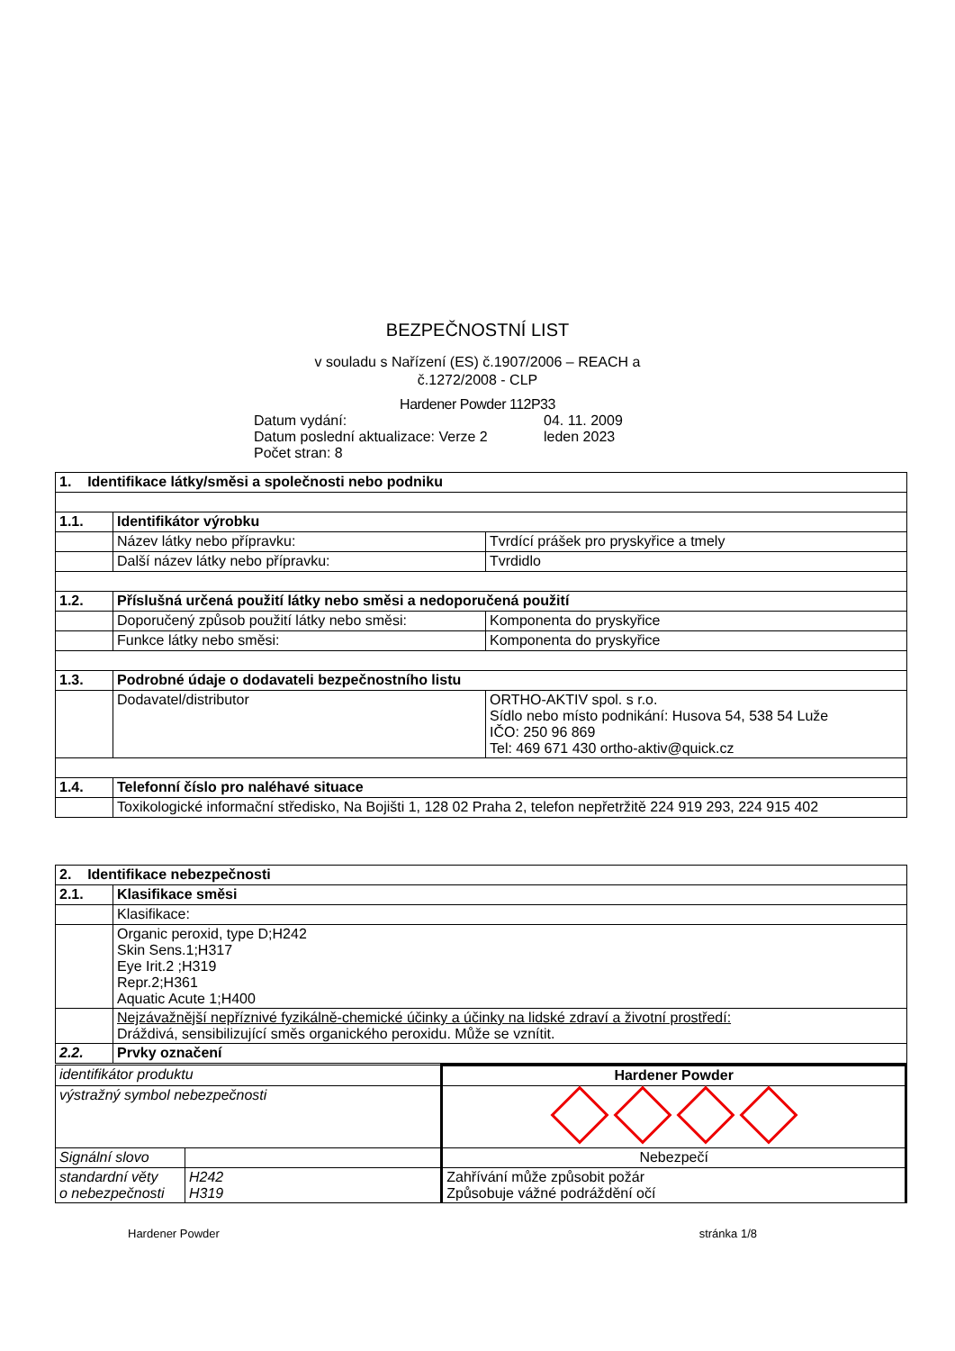BEZPEČNOSTNÍ LIST
v souladu s Nařízení (ES) č.1907/2006 – REACH a
č.1272/2008 - CLP
Hardener Powder 112P33
Datum vydání: 04. 11. 2009
Datum poslední aktualizace: Verze 2 leden 2023
Počet stran: 8
| 1. Identifikace látky/směsi a společnosti nebo podniku | | |
| 1.1. | Identifikátor výrobku | |
| | Název látky nebo přípravku: | Tvrdící prášek pro pryskyřice a tmely |
| | Další název látky nebo přípravku: | Tvrdidlo |
| 1.2. | Příslušná určená použití látky nebo směsi a nedoporučená použití | |
| | Doporučený způsob použití látky nebo směsi: | Komponenta do pryskyřice |
| | Funkce látky nebo směsi: | Komponenta do pryskyřice |
| 1.3. | Podrobné údaje o dodavateli bezpečnostního listu | |
| | Dodavatel/distributor | ORTHO-AKTIV spol. s r.o. Sídlo nebo místo podnikání: Husova 54, 538 54 Luže IČO: 250 96 869 Tel: 469 671 430 ortho-aktiv@quick.cz |
| 1.4. | Telefonní číslo pro naléhavé situace | |
| | Toxikologické informační středisko, Na Bojišti 1, 128 02 Praha 2, telefon nepřetržitě 224 919 293, 224 915 402 | |
| 2. Identifikace nebezpečnosti | |
| 2.1. | Klasifikace směsi |
| | Klasifikace: |
| | Organic peroxid, type D;H242 Skin Sens.1;H317 Eye Irit.2 ;H319 Repr.2;H361 Aquatic Acute 1;H400 |
| | Nejzávažnější nepříznivé fyzikálně-chemické účinky a účinky na lidské zdraví a životní prostředí: Dráždivá, sensibilizující směs organického peroxidu. Může se vznítit. |
| 2.2. | Prvky označení |
| identifikátor produktu | | Hardener Powder |
| výstražný symbol nebezpečnosti | | |
| Signální slovo | | Nebezpečí |
| standardní věty o nebezpečnosti | H242 H319 | Zahřívání může způsobit požár Způsobuje vážné podráždění očí |
Hardener Powder stránka 1/8